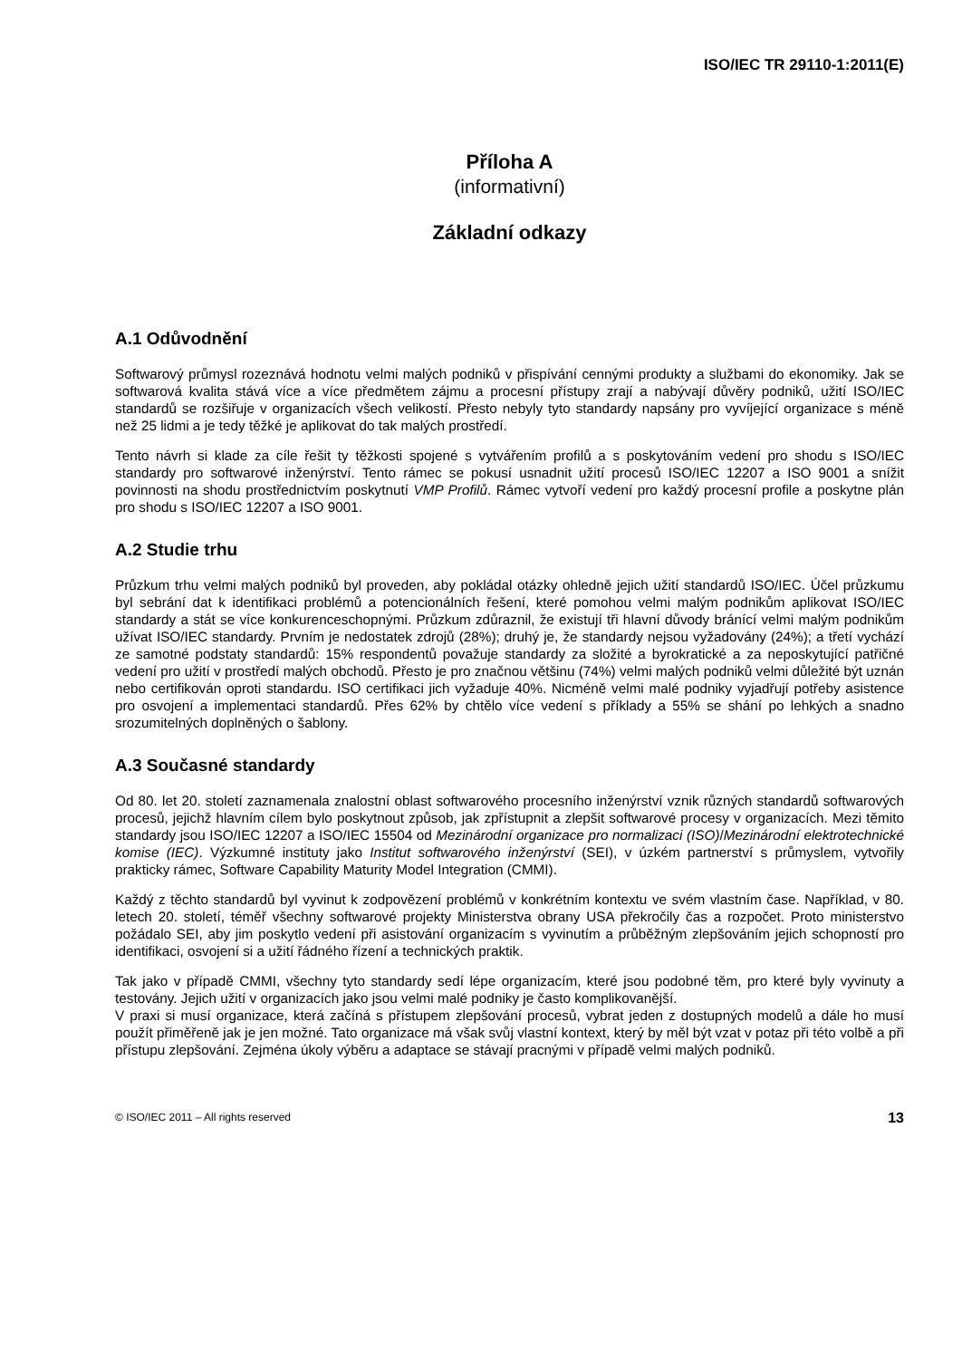ISO/IEC TR 29110-1:2011(E)
Příloha A
(informativní)
Základní odkazy
A.1 Odůvodnění
Softwarový průmysl rozeznává hodnotu velmi malých podniků v přispívání cennými produkty a službami do ekonomiky. Jak se softwarová kvalita stává více a více předmětem zájmu a procesní přístupy zrají a nabývají důvěry podniků, užití ISO/IEC standardů se rozšiřuje v organizacích všech velikostí. Přesto nebyly tyto standardy napsány pro vyvíjející organizace s méně než 25 lidmi a je tedy těžké je aplikovat do tak malých prostředí.
Tento návrh si klade za cíle řešit ty těžkosti spojené s vytvářením profilů a s poskytováním vedení pro shodu s ISO/IEC standardy pro softwarové inženýrství. Tento rámec se pokusí usnadnit užití procesů ISO/IEC 12207 a ISO 9001 a snížit povinnosti na shodu prostřednictvím poskytnutí VMP Profilů. Rámec vytvoří vedení pro každý procesní profile a poskytne plán pro shodu s ISO/IEC 12207 a ISO 9001.
A.2 Studie trhu
Průzkum trhu velmi malých podniků byl proveden, aby pokládal otázky ohledně jejich užití standardů ISO/IEC. Účel průzkumu byl sebrání dat k identifikaci problémů a potencionálních řešení, které pomohou velmi malým podnikům aplikovat ISO/IEC standardy a stát se více konkurenceschopnými. Průzkum zdůraznil, že existují tři hlavní důvody bránící velmi malým podnikům užívat ISO/IEC standardy. Prvním je nedostatek zdrojů (28%); druhý je, že standardy nejsou vyžadovány (24%); a třetí vychází ze samotné podstaty standardů: 15% respondentů považuje standardy za složité a byrokratické a za neposkytující patřičné vedení pro užití v prostředí malých obchodů. Přesto je pro značnou většinu (74%) velmi malých podniků velmi důležité být uznán nebo certifikován oproti standardu. ISO certifikaci jich vyžaduje 40%. Nicméně velmi malé podniky vyjadřují potřeby asistence pro osvojení a implementaci standardů. Přes 62% by chtělo více vedení s příklady a 55% se shání po lehkých a snadno srozumitelných doplněných o šablony.
A.3 Současné standardy
Od 80. let 20. století zaznamenala znalostní oblast softwarového procesního inženýrství vznik různých standardů softwarových procesů, jejichž hlavním cílem bylo poskytnout způsob, jak zpřístupnit a zlepšit softwarové procesy v organizacích. Mezi těmito standardy jsou ISO/IEC 12207 a ISO/IEC 15504 od Mezinárodní organizace pro normalizaci (ISO)/Mezinárodní elektrotechnické komise (IEC). Výzkumné instituty jako Institut softwarového inženýrství (SEI), v úzkém partnerství s průmyslem, vytvořily prakticky rámec, Software Capability Maturity Model Integration (CMMI).
Každý z těchto standardů byl vyvinut k zodpovězení problémů v konkrétním kontextu ve svém vlastním čase. Například, v 80. letech 20. století, téměř všechny softwarové projekty Ministerstva obrany USA překročily čas a rozpočet. Proto ministerstvo požádalo SEI, aby jim poskytlo vedení při asistování organizacím s vyvinutím a průběžným zlepšováním jejich schopností pro identifikaci, osvojení si a užití řádného řízení a technických praktik.
Tak jako v případě CMMI, všechny tyto standardy sedí lépe organizacím, které jsou podobné těm, pro které byly vyvinuty a testovány. Jejich užití v organizacích jako jsou velmi malé podniky je často komplikovanější.
V praxi si musí organizace, která začíná s přístupem zlepšování procesů, vybrat jeden z dostupných modelů a dále ho musí použít přiměřeně jak je jen možné. Tato organizace má však svůj vlastní kontext, který by měl být vzat v potaz při této volbě a při přístupu zlepšování. Zejména úkoly výběru a adaptace se stávají pracnými v případě velmi malých podniků.
© ISO/IEC 2011 – All rights reserved 13